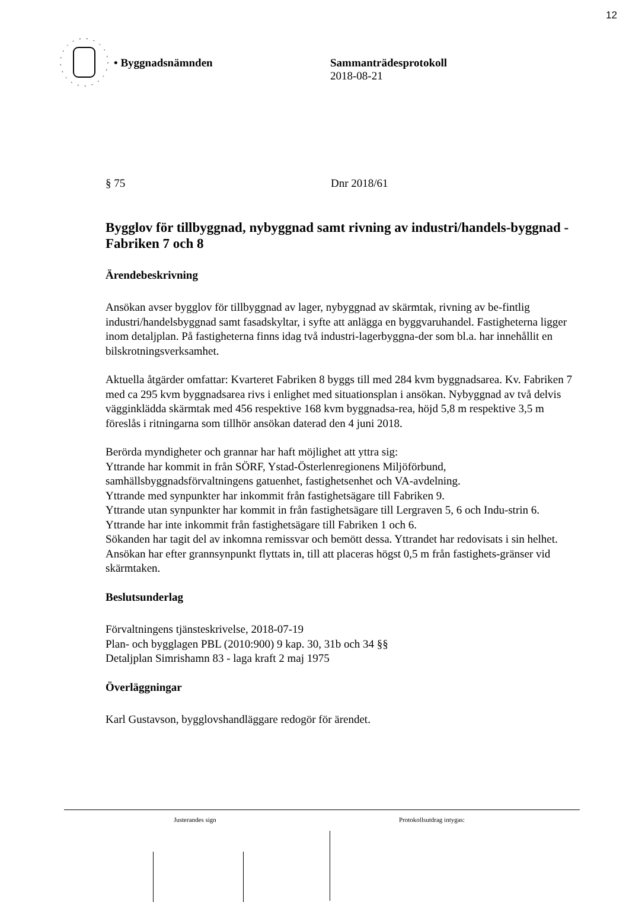12
• Byggnadsnämnden Sammanträdesprotokoll
2018-08-21
§ 75 Dnr 2018/61
Bygglov för tillbyggnad, nybyggnad samt rivning av industri/handels-byggnad - Fabriken 7 och 8
Ärendebeskrivning
Ansökan avser bygglov för tillbyggnad av lager, nybyggnad av skärmtak, rivning av be-fintlig industri/handelsbyggnad samt fasadskyltar, i syfte att anlägga en byggvaruhandel. Fastigheterna ligger inom detaljplan. På fastigheterna finns idag två industri-lagerbyggna-der som bl.a. har innehållit en bilskrotningsverksamhet.
Aktuella åtgärder omfattar: Kvarteret Fabriken 8 byggs till med 284 kvm byggnadsarea. Kv. Fabriken 7 med ca 295 kvm byggnadsarea rivs i enlighet med situationsplan i ansökan. Nybyggnad av två delvis vägginklädda skärmtak med 456 respektive 168 kvm byggnadsa-rea, höjd 5,8 m respektive 3,5 m föreslås i ritningarna som tillhör ansökan daterad den 4 juni 2018.
Berörda myndigheter och grannar har haft möjlighet att yttra sig:
Yttrande har kommit in från SÖRF, Ystad-Österlenregionens Miljöförbund, samhällsbyggnadsförvaltningens gatuenhet, fastighetsenhet och VA-avdelning.
Yttrande med synpunkter har inkommit från fastighetsägare till Fabriken 9.
Yttrande utan synpunkter har kommit in från fastighetsägare till Lergraven 5, 6 och Indu-strin 6.
Yttrande har inte inkommit från fastighetsägare till Fabriken 1 och 6.
Sökanden har tagit del av inkomna remissvar och bemött dessa. Yttrandet har redovisats i sin helhet.
Ansökan har efter grannsynpunkt flyttats in, till att placeras högst 0,5 m från fastighets-gränser vid skärmtaken.
Beslutsunderlag
Förvaltningens tjänsteskrivelse, 2018-07-19
Plan- och bygglagen PBL (2010:900) 9 kap. 30, 31b och 34 §§
Detaljplan Simrishamn 83 - laga kraft 2 maj 1975
Överläggningar
Karl Gustavson, bygglovshandläggare redogör för ärendet.
Justerandes sign Protokollsutdrag intygas: